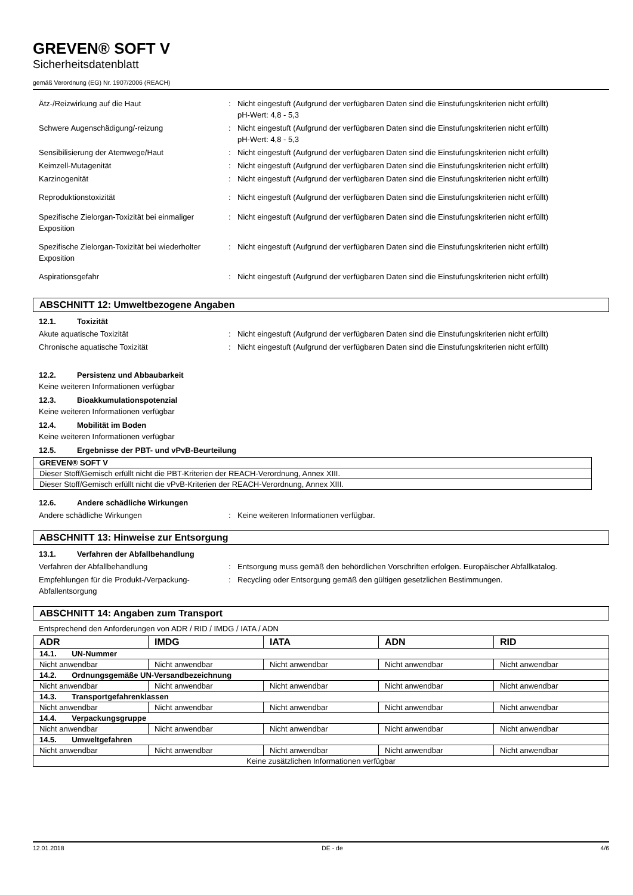GREVEN® SOFT V
Sicherheitsdatenblatt
gemäß Verordnung (EG) Nr. 1907/2006 (REACH)
Ätz-/Reizwirkung auf die Haut : Nicht eingestuft (Aufgrund der verfügbaren Daten sind die Einstufungskriterien nicht erfüllt)
pH-Wert: 4,8 - 5,3
Schwere Augenschädigung/-reizung : Nicht eingestuft (Aufgrund der verfügbaren Daten sind die Einstufungskriterien nicht erfüllt)
pH-Wert: 4,8 - 5,3
Sensibilisierung der Atemwege/Haut : Nicht eingestuft (Aufgrund der verfügbaren Daten sind die Einstufungskriterien nicht erfüllt)
Keimzell-Mutagenität : Nicht eingestuft (Aufgrund der verfügbaren Daten sind die Einstufungskriterien nicht erfüllt)
Karzinogenität : Nicht eingestuft (Aufgrund der verfügbaren Daten sind die Einstufungskriterien nicht erfüllt)
Reproduktionstoxizität : Nicht eingestuft (Aufgrund der verfügbaren Daten sind die Einstufungskriterien nicht erfüllt)
Spezifische Zielorgan-Toxizität bei einmaliger Exposition
: Nicht eingestuft (Aufgrund der verfügbaren Daten sind die Einstufungskriterien nicht erfüllt)
Spezifische Zielorgan-Toxizität bei wiederholter Exposition
: Nicht eingestuft (Aufgrund der verfügbaren Daten sind die Einstufungskriterien nicht erfüllt)
Aspirationsgefahr : Nicht eingestuft (Aufgrund der verfügbaren Daten sind die Einstufungskriterien nicht erfüllt)
ABSCHNITT 12: Umweltbezogene Angaben
12.1. Toxizität
Akute aquatische Toxizität : Nicht eingestuft (Aufgrund der verfügbaren Daten sind die Einstufungskriterien nicht erfüllt)
Chronische aquatische Toxizität : Nicht eingestuft (Aufgrund der verfügbaren Daten sind die Einstufungskriterien nicht erfüllt)
12.2. Persistenz und Abbaubarkeit
Keine weiteren Informationen verfügbar
12.3. Bioakkumulationspotenzial
Keine weiteren Informationen verfügbar
12.4. Mobilität im Boden
Keine weiteren Informationen verfügbar
12.5. Ergebnisse der PBT- und vPvB-Beurteilung
| GREVEN® SOFT V |
| Dieser Stoff/Gemisch erfüllt nicht die PBT-Kriterien der REACH-Verordnung, Annex XIII. |
| Dieser Stoff/Gemisch erfüllt nicht die vPvB-Kriterien der REACH-Verordnung, Annex XIII. |
12.6. Andere schädliche Wirkungen
Andere schädliche Wirkungen : Keine weiteren Informationen verfügbar.
ABSCHNITT 13: Hinweise zur Entsorgung
13.1. Verfahren der Abfallbehandlung
Verfahren der Abfallbehandlung : Entsorgung muss gemäß den behördlichen Vorschriften erfolgen. Europäischer Abfallkatalog.
Empfehlungen für die Produkt-/Verpackung-Abfallentsorgung
: Recycling oder Entsorgung gemäß den gültigen gesetzlichen Bestimmungen.
ABSCHNITT 14: Angaben zum Transport
Entsprechend den Anforderungen von ADR / RID / IMDG / IATA / ADN
| ADR | IMDG | IATA | ADN | RID |
| --- | --- | --- | --- | --- |
| 14.1. UN-Nummer | | | | |
| Nicht anwendbar | Nicht anwendbar | Nicht anwendbar | Nicht anwendbar | Nicht anwendbar |
| 14.2. Ordnungsgemäße UN-Versandbezeichnung | | | | |
| Nicht anwendbar | Nicht anwendbar | Nicht anwendbar | Nicht anwendbar | Nicht anwendbar |
| 14.3. Transportgefahrenklassen | | | | |
| Nicht anwendbar | Nicht anwendbar | Nicht anwendbar | Nicht anwendbar | Nicht anwendbar |
| 14.4. Verpackungsgruppe | | | | |
| Nicht anwendbar | Nicht anwendbar | Nicht anwendbar | Nicht anwendbar | Nicht anwendbar |
| 14.5. Umweltgefahren | | | | |
| Nicht anwendbar | Nicht anwendbar | Nicht anwendbar | Nicht anwendbar | Nicht anwendbar |
| Keine zusätzlichen Informationen verfügbar | | | | |
12.01.2018 DE - de 4/6